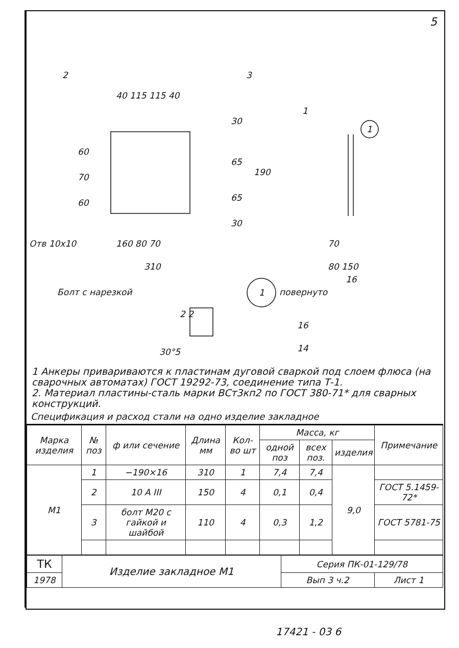5
2
3
40 115 115 40
1
1
60
70
60
30
65
65
30
190
Отв 10х10
160 80 70
310
70
80 150
16
Болт с нарезкой
1
повернуто
2 2
16
14
30°5
1 Анкеры привариваются к пластинам дуговой сваркой под слоем флюса (на сварочных автоматах) ГОСТ 19292-73, соединение типа Т-1.
2. Материал пластины-сталь марки ВСт3кп2 по ГОСТ 380-71* для сварных конструкций.
Спецификация и расход стали на одно изделие закладное
| Марка изделия | № поз | ф или сечение | Длина мм | Кол-во шт | Масса, кг | | | Примечание |
| --- | --- | --- | --- | --- | --- | --- | --- | --- |
| | | | | | одной поз | всех поз. | изделия | |
| М1 | 1 | −190×16 | 310 | 1 | 7,4 | 7,4 | 9,0 | |
| | 2 | 10 А III | 150 | 4 | 0,1 | 0,4 | | ГОСТ 5.1459-72* |
| | 3 | болт М20 с гайкой и шайбой | 110 | 4 | 0,3 | 1,2 | | ГОСТ 5781-75 |
| ТК | Изделие закладное М1 | Серия ПК-01-129/78 | |
| 1978 | | Вып 3 ч.2 | Лист 1 |
17421 - 03 6